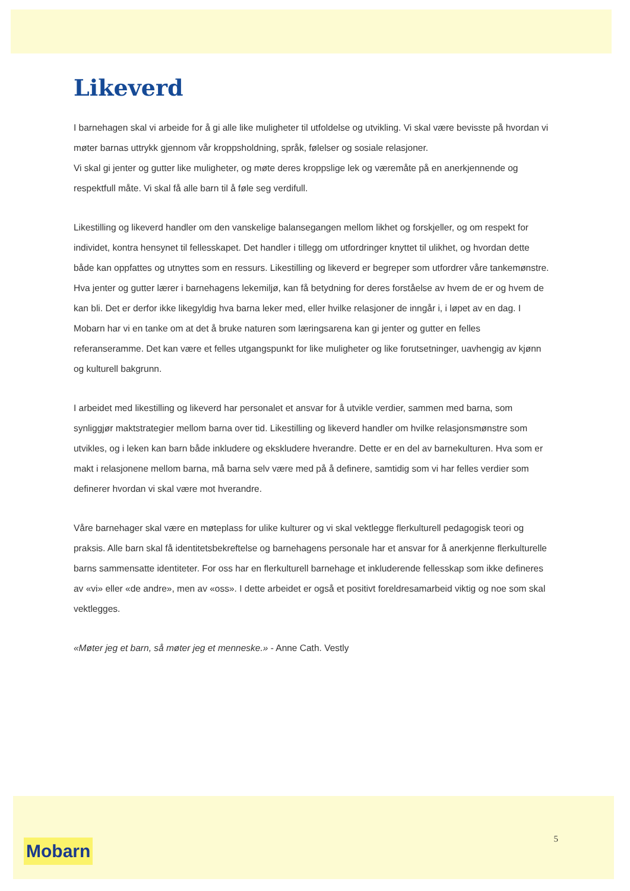Likeverd
I barnehagen skal vi arbeide for å gi alle like muligheter til utfoldelse og utvikling. Vi skal være bevisste på hvordan vi møter barnas uttrykk gjennom vår kroppsholdning, språk, følelser og sosiale relasjoner.
Vi skal gi jenter og gutter like muligheter, og møte deres kroppslige lek og væremåte på en anerkjennende og respektfull måte. Vi skal få alle barn til å føle seg verdifull.
Likestilling og likeverd handler om den vanskelige balansegangen mellom likhet og forskjeller, og om respekt for individet, kontra hensynet til fellesskapet. Det handler i tillegg om utfordringer knyttet til ulikhet, og hvordan dette både kan oppfattes og utnyttes som en ressurs. Likestilling og likeverd er begreper som utfordrer våre tankemønstre. Hva jenter og gutter lærer i barnehagens lekemiljø, kan få betydning for deres forståelse av hvem de er og hvem de kan bli. Det er derfor ikke likegyldig hva barna leker med, eller hvilke relasjoner de inngår i, i løpet av en dag. I Mobarn har vi en tanke om at det å bruke naturen som læringsarena kan gi jenter og gutter en felles referanseramme. Det kan være et felles utgangspunkt for like muligheter og like forutsetninger, uavhengig av kjønn og kulturell bakgrunn.
I arbeidet med likestilling og likeverd har personalet et ansvar for å utvikle verdier, sammen med barna, som synliggjør maktstrategier mellom barna over tid. Likestilling og likeverd handler om hvilke relasjonsmønstre som utvikles, og i leken kan barn både inkludere og ekskludere hverandre. Dette er en del av barnekulturen. Hva som er makt i relasjonene mellom barna, må barna selv være med på å definere, samtidig som vi har felles verdier som definerer hvordan vi skal være mot hverandre.
Våre barnehager skal være en møteplass for ulike kulturer og vi skal vektlegge flerkulturell pedagogisk teori og praksis. Alle barn skal få identitetsbekreftelse og barnehagens personale har et ansvar for å anerkjenne flerkulturelle barns sammensatte identiteter. For oss har en flerkulturell barnehage et inkluderende fellesskap som ikke defineres av «vi» eller «de andre», men av «oss». I dette arbeidet er også et positivt foreldresamarbeid viktig og noe som skal vektlegges.
«Møter jeg et barn, så møter jeg et menneske.» - Anne Cath. Vestly
Mobarn
5